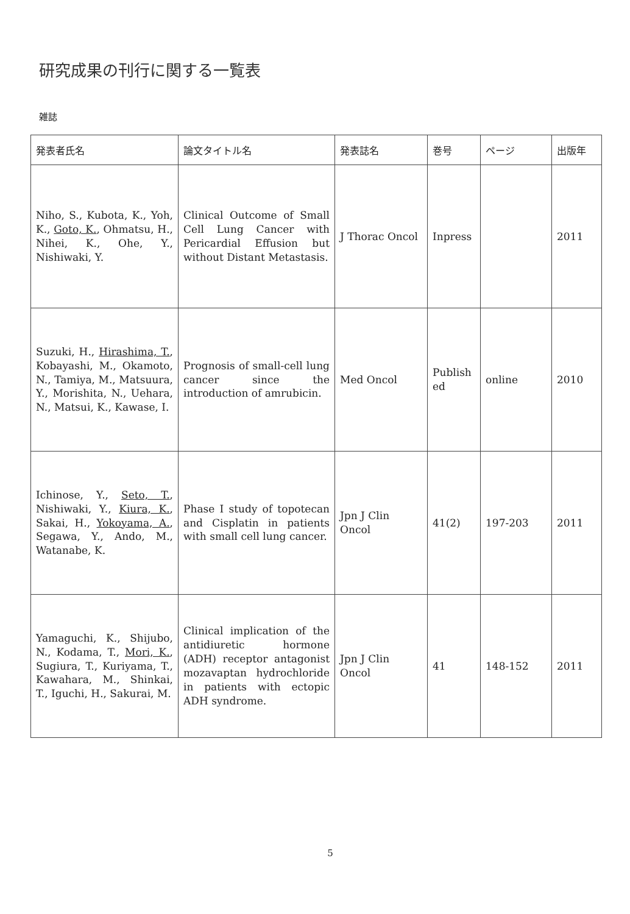研究成果の刊行に関する一覧表
雑誌
| 発表者氏名 | 論文タイトル名 | 発表誌名 | 巻号 | ページ | 出版年 |
| --- | --- | --- | --- | --- | --- |
| Niho, S., Kubota, K., Yoh, K., Goto, K. , Ohmatsu, H., Nihei, K., Ohe, Y., Nishiwaki, Y. | Clinical Outcome of Small Cell Lung Cancer with Pericardial Effusion but without Distant Metastasis. | J Thorac Oncol | Inpress | | 2011 |
| Suzuki, H., Hirashima, T. , Kobayashi, M., Okamoto, N., Tamiya, M., Matsuura, Y., Morishita, N., Uehara, N., Matsui, K., Kawase, I. | Prognosis of small-cell lung cancer since the introduction of amrubicin. | Med Oncol | Publish ed | online | 2010 |
| Ichinose, Y., Seto, T. , Nishiwaki, Y., Kiura, K. , Sakai, H., Yokoyama, A. , Segawa, Y., Ando, M., Watanabe, K. | Phase I study of topotecan and Cisplatin in patients with small cell lung cancer. | Jpn J Clin Oncol | 41(2) | 197-203 | 2011 |
| Yamaguchi, K., Shijubo, N., Kodama, T., Mori, K. , Sugiura, T., Kuriyama, T., Kawahara, M., Shinkai, T., Iguchi, H., Sakurai, M. | Clinical implication of the antidiuretic hormone (ADH) receptor antagonist mozavaptan hydrochloride in patients with ectopic ADH syndrome. | Jpn J Clin Oncol | 41 | 148-152 | 2011 |
5